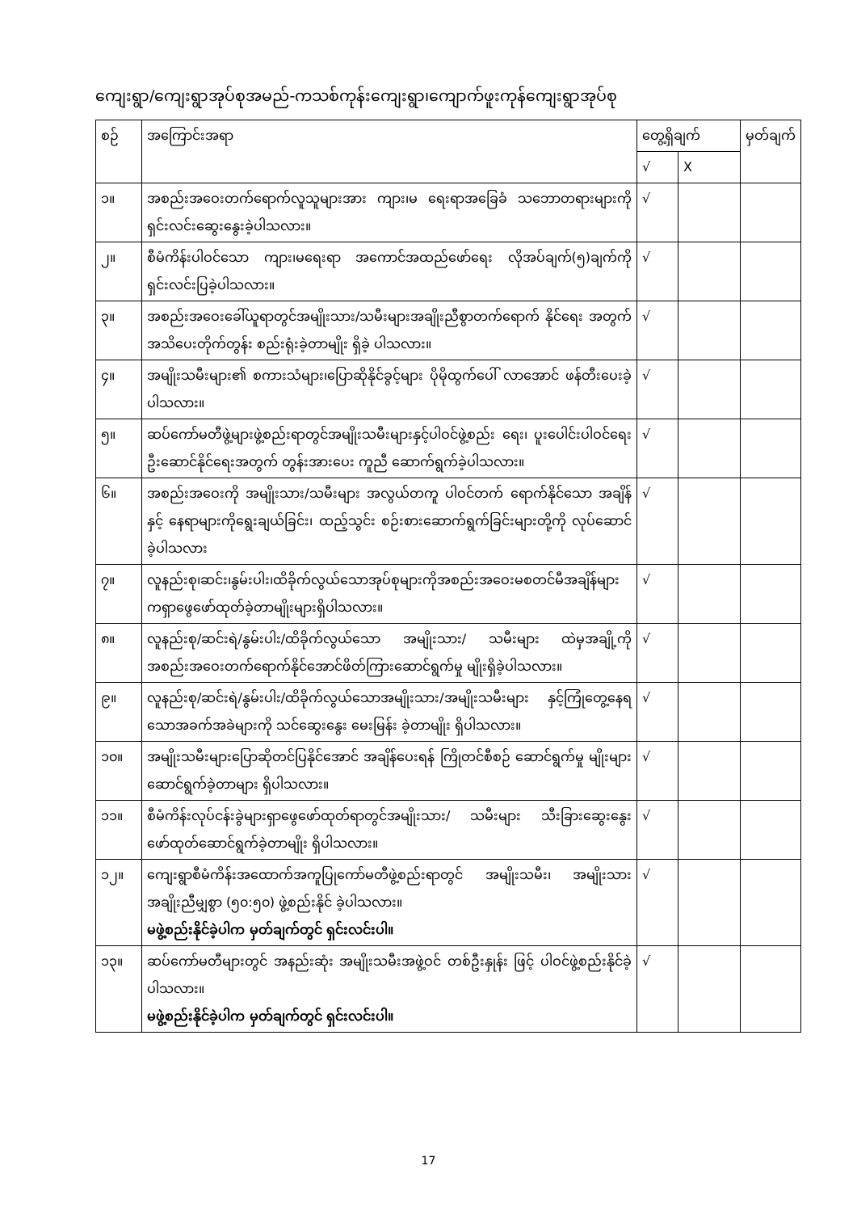ကျေးရွာ/ကျေးရွာအုပ်စုအမည်-ကသစ်ကုန်းကျေးရွာ၊ကျောက်ဖူးကုန်ကျေးရွာအုပ်စု
| စဉ် | အကြောင်းအရာ | တွေ့ရှိချက် | | မှတ်ချက် |
| --- | --- | --- | --- | --- |
| | | √ | X | |
| ၁။ | အစည်းအဝေးတက်ရောက်လူသူများအား ကျား၊မ ရေးရာအခြေခံ သဘောတရားများကို ရှင်းလင်းဆွေးနွေးခဲ့ပါသလား။ | √ | | |
| ၂။ | စီမံကိန်းပါဝင်သော ကျား၊မရေးရာ အကောင်အထည်ဖော်ရေး လိုအပ်ချက်(၅)ချက်ကို ရှင်းလင်းပြခဲ့ပါသလား။ | √ | | |
| ၃။ | အစည်းအဝေးခေါ်ယူရာတွင်အမျိုးသား/သမီးများအချိုးညီစွာတက်ရောက် နိုင်ရေး အတွက်အသိပေးတိုက်တွန်း စည်းရုံးခဲ့တာမျိုး ရှိခဲ့ ပါသလား။ | √ | | |
| ၄။ | အမျိုးသမီးများ၏ စကားသံများ၊ပြောဆိုနိုင်ခွင့်များ ပိုမိုထွက်ပေါ် လာအောင် ဖန်တီးပေးခဲ့ ပါသလား။ | √ | | |
| ၅။ | ဆပ်ကော်မတီဖွဲ့များဖွဲ့စည်းရာတွင်အမျိုးသမီးများနှင့်ပါဝင်ဖွဲ့စည်း ရေး၊ ပူးပေါင်းပါဝင်ရေး ဦးဆောင်နိုင်ရေးအတွက် တွန်းအားပေး ကူညီ ဆောက်ရွက်ခဲ့ပါသလား။ | √ | | |
| ၆။ | အစည်းအဝေးကို အမျိုးသား/သမီးများ အလွယ်တကူ ပါဝင်တက် ရောက်နိုင်သော အချိန်နှင့် နေရာများကိုရွေးချယ်ခြင်း၊ ထည့်သွင်း စဉ်းစားဆောက်ရွက်ခြင်းများတို့ကို လုပ်ဆောင်ခဲ့ပါသလား | √ | | |
| ၇။ | လူနည်းစု၊ဆင်း၊နွမ်းပါး၊ထိခိုက်လွယ်သောအုပ်စုများကိုအစည်းအဝေးမစတင်မီအချိန်များကရှာဖွေဖော်ထုတ်ခဲ့တာမျိုးများရှိပါသလား။ | √ | | |
| ၈။ | လူနည်းစု/ဆင်းရဲ/နွမ်းပါး/ထိခိုက်လွယ်သော အမျိုးသား/ သမီးများ ထဲမှအချို့ကိုအစည်းအဝေးတက်ရောက်နိုင်အောင်ဖိတ်ကြားဆောင်ရွက်မှု မျိုးရှိခဲ့ပါသလား။ | √ | | |
| ၉။ | လူနည်းစု/ဆင်းရဲ/နွမ်းပါး/ထိခိုက်လွယ်သောအမျိုးသား/အမျိုးသမီးများ နှင့်ကြုံတွေ့နေရ သောအခက်အခဲများကို သင်ဆွေးနွေး မေးမြန်း ခဲ့တာမျိုး ရှိပါသလား။ | √ | | |
| ၁၀။ | အမျိုးသမီးများပြောဆိုတင်ပြနိုင်အောင် အချိန်ပေးရန် ကြိုတင်စီစဉ် ဆောင်ရွက်မှု မျိုးများဆောင်ရွက်ခဲ့တာများ ရှိပါသလား။ | √ | | |
| ၁၁။ | စီမံကိန်းလုပ်ငန်းခွဲများရှာဖွေဖော်ထုတ်ရာတွင်အမျိုးသား/ သမီးများ သီးခြားဆွေးနွေး ဖော်ထုတ်ဆောင်ရွက်ခဲ့တာမျိုး ရှိပါသလား။ | √ | | |
| ၁၂။ | ကျေးရွာစီမံကိန်းအထောက်အကူပြုကော်မတီဖွဲ့စည်းရာတွင် အမျိုးသမီး၊ အမျိုးသား အချိုးညီမျှစွာ (၅၀:၅၀) ဖွဲ့စည်းနိုင် ခဲ့ပါသလား။ မဖွဲ့စည်းနိုင်ခဲ့ပါက မှတ်ချက်တွင် ရှင်းလင်းပါ။ | √ | | |
| ၁၃။ | ဆပ်ကော်မတီများတွင် အနည်းဆုံး အမျိုးသမီးအဖွဲ့ဝင် တစ်ဦးနှုန်း ဖြင့် ပါဝင်ဖွဲ့စည်းနိုင်ခဲ့ပါသလား။ မဖွဲ့စည်းနိုင်ခဲ့ပါက မှတ်ချက်တွင် ရှင်းလင်းပါ။ | √ | | |
17